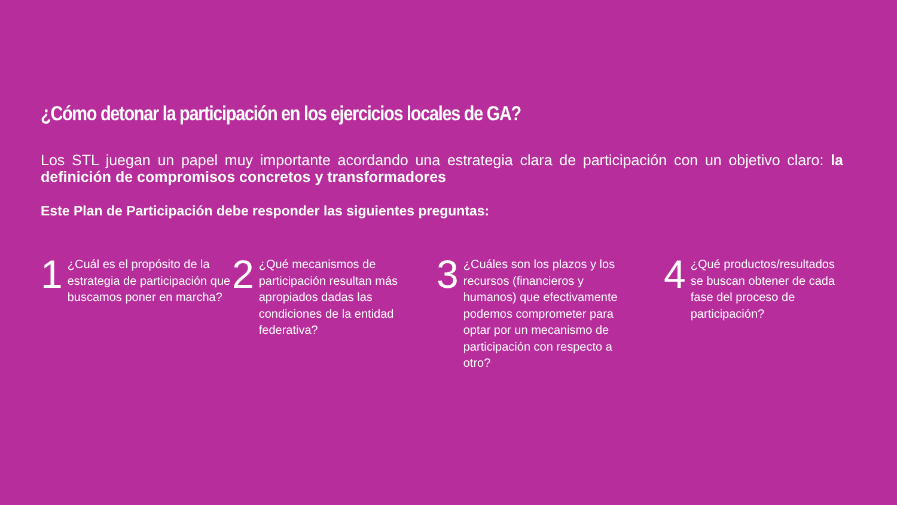¿Cómo detonar la participación en los ejercicios locales de GA?
Los STL juegan un papel muy importante acordando una estrategia clara de participación con un objetivo claro: la definición de compromisos concretos y transformadores
Este Plan de Participación debe responder las siguientes preguntas:
1 ¿Cuál es el propósito de la estrategia de participación que buscamos poner en marcha?
2 ¿Qué mecanismos de participación resultan más apropiados dadas las condiciones de la entidad federativa?
3 ¿Cuáles son los plazos y los recursos (financieros y humanos) que efectivamente podemos comprometer para optar por un mecanismo de participación con respecto a otro?
4 ¿Qué productos/resultados se buscan obtener de cada fase del proceso de participación?